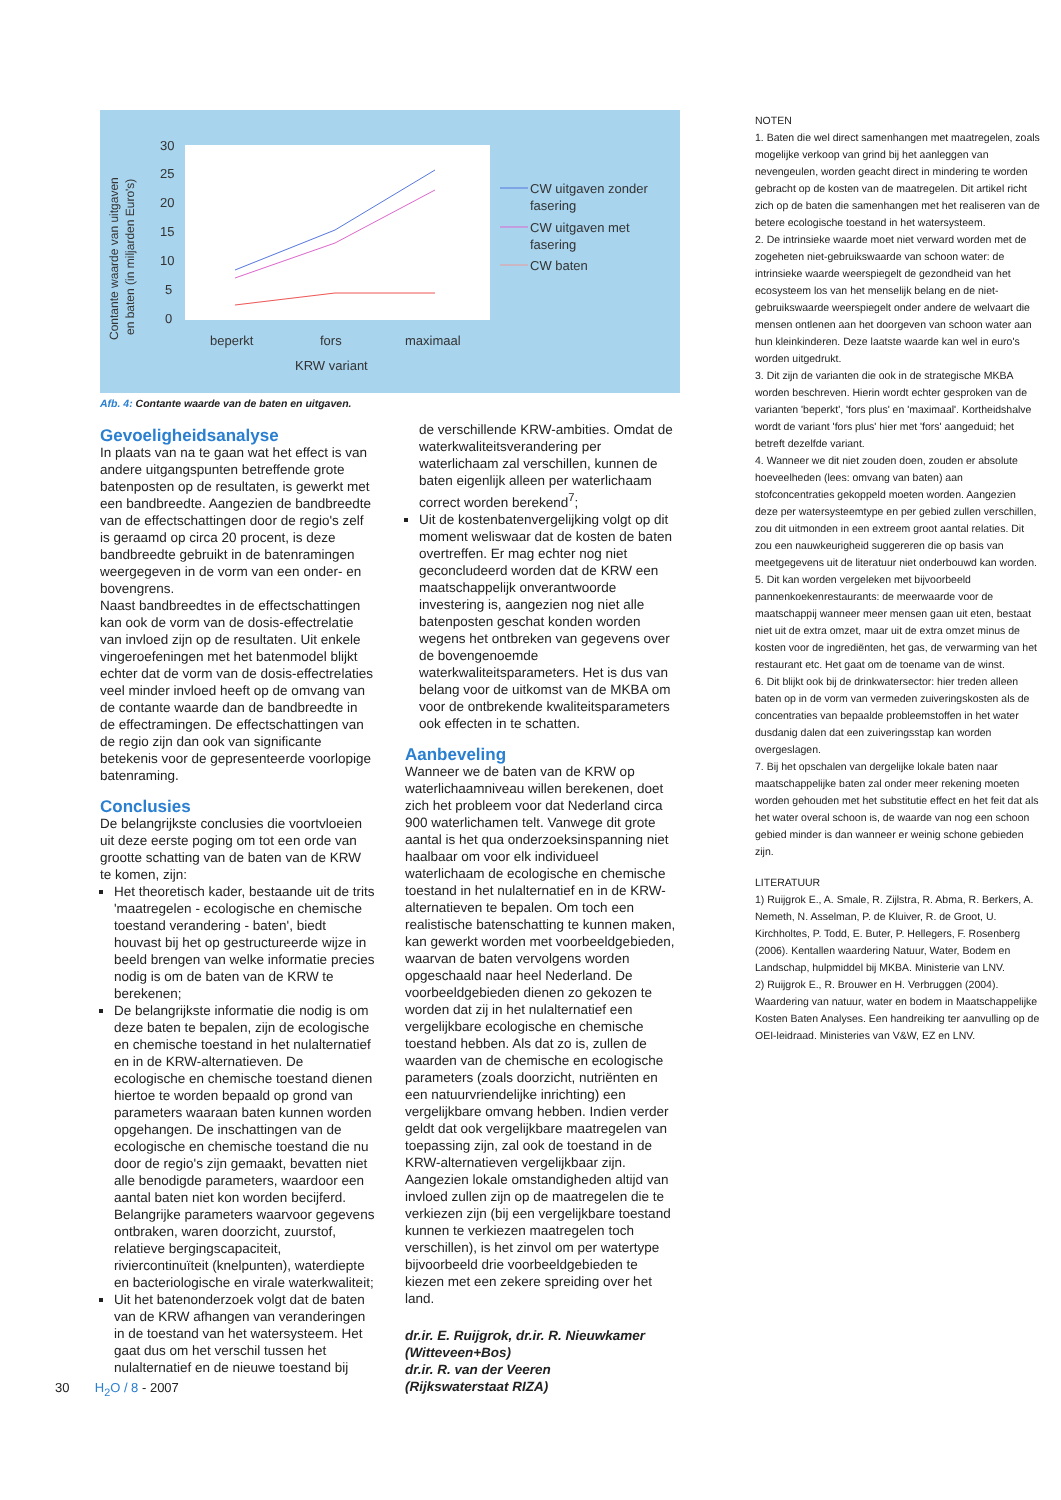Contante waarde van uitgaven
en baten (in miljarden Euro's)
30
25
20
15
10
5
0
beperkt
fors
maximaal
KRW variant
CW uitgaven zonder
fasering
CW uitgaven met
fasering
CW baten
Afb. 4: Contante waarde van de baten en uitgaven.
Gevoeligheidsanalyse
In plaats van na te gaan wat het effect is van andere uitgangspunten betreffende grote batenposten op de resultaten, is gewerkt met een bandbreedte. Aangezien de bandbreedte van de effectschattingen door de regio's zelf is geraamd op circa 20 procent, is deze bandbreedte gebruikt in de batenramingen weergegeven in de vorm van een onder- en bovengrens.
Naast bandbreedtes in de effectschattingen kan ook de vorm van de dosis-effectrelatie van invloed zijn op de resultaten. Uit enkele vingeroefeningen met het batenmodel blijkt echter dat de vorm van de dosis-effectrelaties veel minder invloed heeft op de omvang van de contante waarde dan de bandbreedte in de effectramingen. De effectschattingen van de regio zijn dan ook van significante betekenis voor de gepresenteerde voorlopige batenraming.
Conclusies
De belangrijkste conclusies die voortvloeien uit deze eerste poging om tot een orde van grootte schatting van de baten van de KRW te komen, zijn:
Het theoretisch kader, bestaande uit de trits 'maatregelen - ecologische en chemische toestand verandering - baten', biedt houvast bij het op gestructureerde wijze in beeld brengen van welke informatie precies nodig is om de baten van de KRW te berekenen;
De belangrijkste informatie die nodig is om deze baten te bepalen, zijn de ecologische en chemische toestand in het nulalternatief en in de KRW-alternatieven. De ecologische en chemische toestand dienen hiertoe te worden bepaald op grond van parameters waaraan baten kunnen worden opgehangen. De inschattingen van de ecologische en chemische toestand die nu door de regio's zijn gemaakt, bevatten niet alle benodigde parameters, waardoor een aantal baten niet kon worden becijferd. Belangrijke parameters waarvoor gegevens ontbraken, waren doorzicht, zuurstof, relatieve bergingscapaciteit, riviercontinuïteit (knelpunten), waterdiepte en bacteriologische en virale waterkwaliteit;
Uit het batenonderzoek volgt dat de baten van de KRW afhangen van veranderingen in de toestand van het watersysteem. Het gaat dus om het verschil tussen het nulalternatief en de nieuwe toestand bij
de verschillende KRW-ambities. Omdat de waterkwaliteitsverandering per waterlichaam zal verschillen, kunnen de baten eigenlijk alleen per waterlichaam correct worden berekend<sup>7</sup>;
Uit de kostenbatenvergelijking volgt op dit moment weliswaar dat de kosten de baten overtreffen. Er mag echter nog niet geconcludeerd worden dat de KRW een maatschappelijk onverantwoorde investering is, aangezien nog niet alle batenposten geschat konden worden wegens het ontbreken van gegevens over de bovengenoemde waterkwaliteitsparameters. Het is dus van belang voor de uitkomst van de MKBA om voor de ontbrekende kwaliteitsparameters ook effecten in te schatten.
Aanbeveling
Wanneer we de baten van de KRW op waterlichaamniveau willen berekenen, doet zich het probleem voor dat Nederland circa 900 waterlichamen telt. Vanwege dit grote aantal is het qua onderzoeksinspanning niet haalbaar om voor elk individueel waterlichaam de ecologische en chemische toestand in het nulalternatief en in de KRW-alternatieven te bepalen. Om toch een realistische batenschatting te kunnen maken, kan gewerkt worden met voorbeeldgebieden, waarvan de baten vervolgens worden opgeschaald naar heel Nederland. De voorbeeldgebieden dienen zo gekozen te worden dat zij in het nulalternatief een vergelijkbare ecologische en chemische toestand hebben. Als dat zo is, zullen de waarden van de chemische en ecologische parameters (zoals doorzicht, nutriënten en een natuurvriendelijke inrichting) een vergelijkbare omvang hebben. Indien verder geldt dat ook vergelijkbare maatregelen van toepassing zijn, zal ook de toestand in de KRW-alternatieven vergelijkbaar zijn. Aangezien lokale omstandigheden altijd van invloed zullen zijn op de maatregelen die te verkiezen zijn (bij een vergelijkbare toestand kunnen te verkiezen maatregelen toch verschillen), is het zinvol om per watertype bijvoorbeeld drie voorbeeldgebieden te kiezen met een zekere spreiding over het land.
dr.ir. E. Ruijgrok, dr.ir. R. Nieuwkamer
(Witteveen+Bos)
dr.ir. R. van der Veeren
(Rijkswaterstaat RIZA)
NOTEN
1. Baten die wel direct samenhangen met maatregelen, zoals mogelijke verkoop van grind bij het aanleggen van nevengeulen, worden geacht direct in mindering te worden gebracht op de kosten van de maatregelen. Dit artikel richt zich op de baten die samenhangen met het realiseren van de betere ecologische toestand in het watersysteem.
2. De intrinsieke waarde moet niet verward worden met de zogeheten niet-gebruikswaarde van schoon water: de intrinsieke waarde weerspiegelt de gezondheid van het ecosysteem los van het menselijk belang en de niet-gebruikswaarde weerspiegelt onder andere de welvaart die mensen ontlenen aan het doorgeven van schoon water aan hun kleinkinderen. Deze laatste waarde kan wel in euro's worden uitgedrukt.
3. Dit zijn de varianten die ook in de strategische MKBA worden beschreven. Hierin wordt echter gesproken van de varianten 'beperkt', 'fors plus' en 'maximaal'. Kortheidshalve wordt de variant 'fors plus' hier met 'fors' aangeduid; het betreft dezelfde variant.
4. Wanneer we dit niet zouden doen, zouden er absolute hoeveelheden (lees: omvang van baten) aan stofconcentraties gekoppeld moeten worden. Aangezien deze per watersysteemtype en per gebied zullen verschillen, zou dit uitmonden in een extreem groot aantal relaties. Dit zou een nauwkeurigheid suggereren die op basis van meetgegevens uit de literatuur niet onderbouwd kan worden.
5. Dit kan worden vergeleken met bijvoorbeeld pannenkoekenrestaurants: de meerwaarde voor de maatschappij wanneer meer mensen gaan uit eten, bestaat niet uit de extra omzet, maar uit de extra omzet minus de kosten voor de ingrediënten, het gas, de verwarming van het restaurant etc. Het gaat om de toename van de winst.
6. Dit blijkt ook bij de drinkwatersector: hier treden alleen baten op in de vorm van vermeden zuiveringskosten als de concentraties van bepaalde probleemstoffen in het water dusdanig dalen dat een zuiveringsstap kan worden overgeslagen.
7. Bij het opschalen van dergelijke lokale baten naar maatschappelijke baten zal onder meer rekening moeten worden gehouden met het substitutie effect en het feit dat als het water overal schoon is, de waarde van nog een schoon gebied minder is dan wanneer er weinig schone gebieden zijn.
LITERATUUR
1) Ruijgrok E., A. Smale, R. Zijlstra, R. Abma, R. Berkers, A. Nemeth, N. Asselman, P. de Kluiver, R. de Groot, U. Kirchholtes, P. Todd, E. Buter, P. Hellegers, F. Rosenberg (2006). Kentallen waardering Natuur, Water, Bodem en Landschap, hulpmiddel bij MKBA. Ministerie van LNV.
2) Ruijgrok E., R. Brouwer en H. Verbruggen (2004). Waardering van natuur, water en bodem in Maatschappelijke Kosten Baten Analyses. Een handreiking ter aanvulling op de OEI-leidraad. Ministeries van V&W, EZ en LNV.
30 H<sub>2</sub>O / 8 - 2007